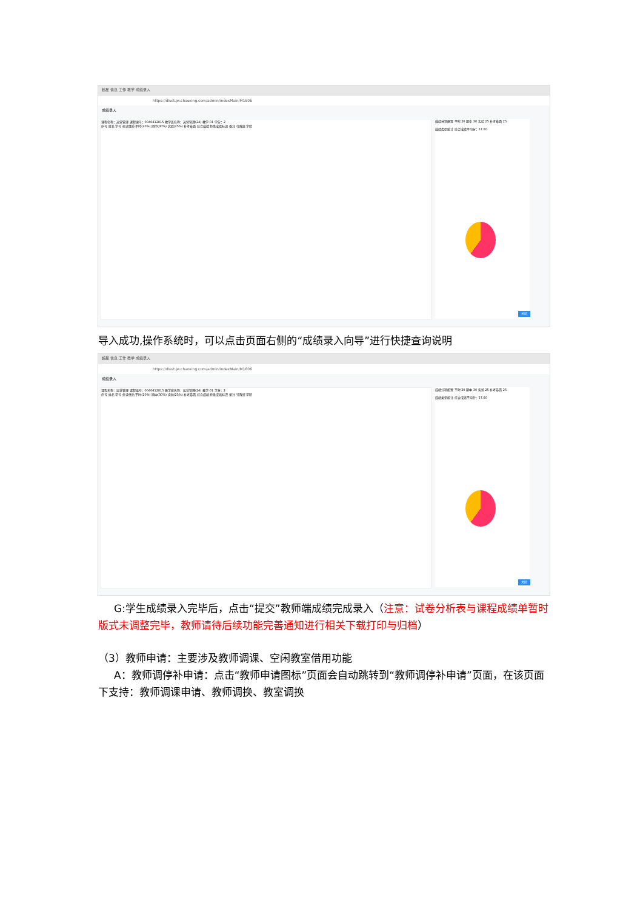超星 信息 工作 教学 成绩录入
https://dlust.jw.chaoxing.com/admin/indexMain/M1606
成绩录入
课程名称：运营管理 课程编号：0040412815 教学班名称：运营管理(24)-教学-01 学分：2
序号 姓名 学号 修读性质 平时(20%) 期中(30%) 实验(25%) 补考卷面 综合成绩 特殊成绩标识 备注 行政班 学院
成绩分项配置 平时 20 期中 30 实验 25 补考卷面 25
成绩类型统计 综合成绩平均分：57.60
关闭
导入成功,操作系统时，可以点击页面右侧的“成绩录入向导”进行快捷查询说明
超星 信息 工作 教学 成绩录入
https://dlust.jw.chaoxing.com/admin/indexMain/M1606
成绩录入
课程名称：运营管理 课程编号：0040412815 教学班名称：运营管理(24)-教学-01 学分：2
序号 姓名 学号 修读性质 平时(20%) 期中(30%) 实验(25%) 补考卷面 综合成绩 特殊成绩标识 备注 行政班 学院
成绩分项配置 平时 20 期中 30 实验 25 补考卷面 25
成绩类型统计 综合成绩平均分：57.60
关闭
G:学生成绩录入完毕后，点击“提交”教师端成绩完成录入（注意：试卷分析表与课程成绩单暂时版式未调整完毕，教师请待后续功能完善通知进行相关下载打印与归档）
（3）教师申请：主要涉及教师调课、空闲教室借用功能
A：教师调停补申请：点击“教师申请图标”页面会自动跳转到“教师调停补申请”页面，在该页面下支持：教师调课申请、教师调换、教室调换